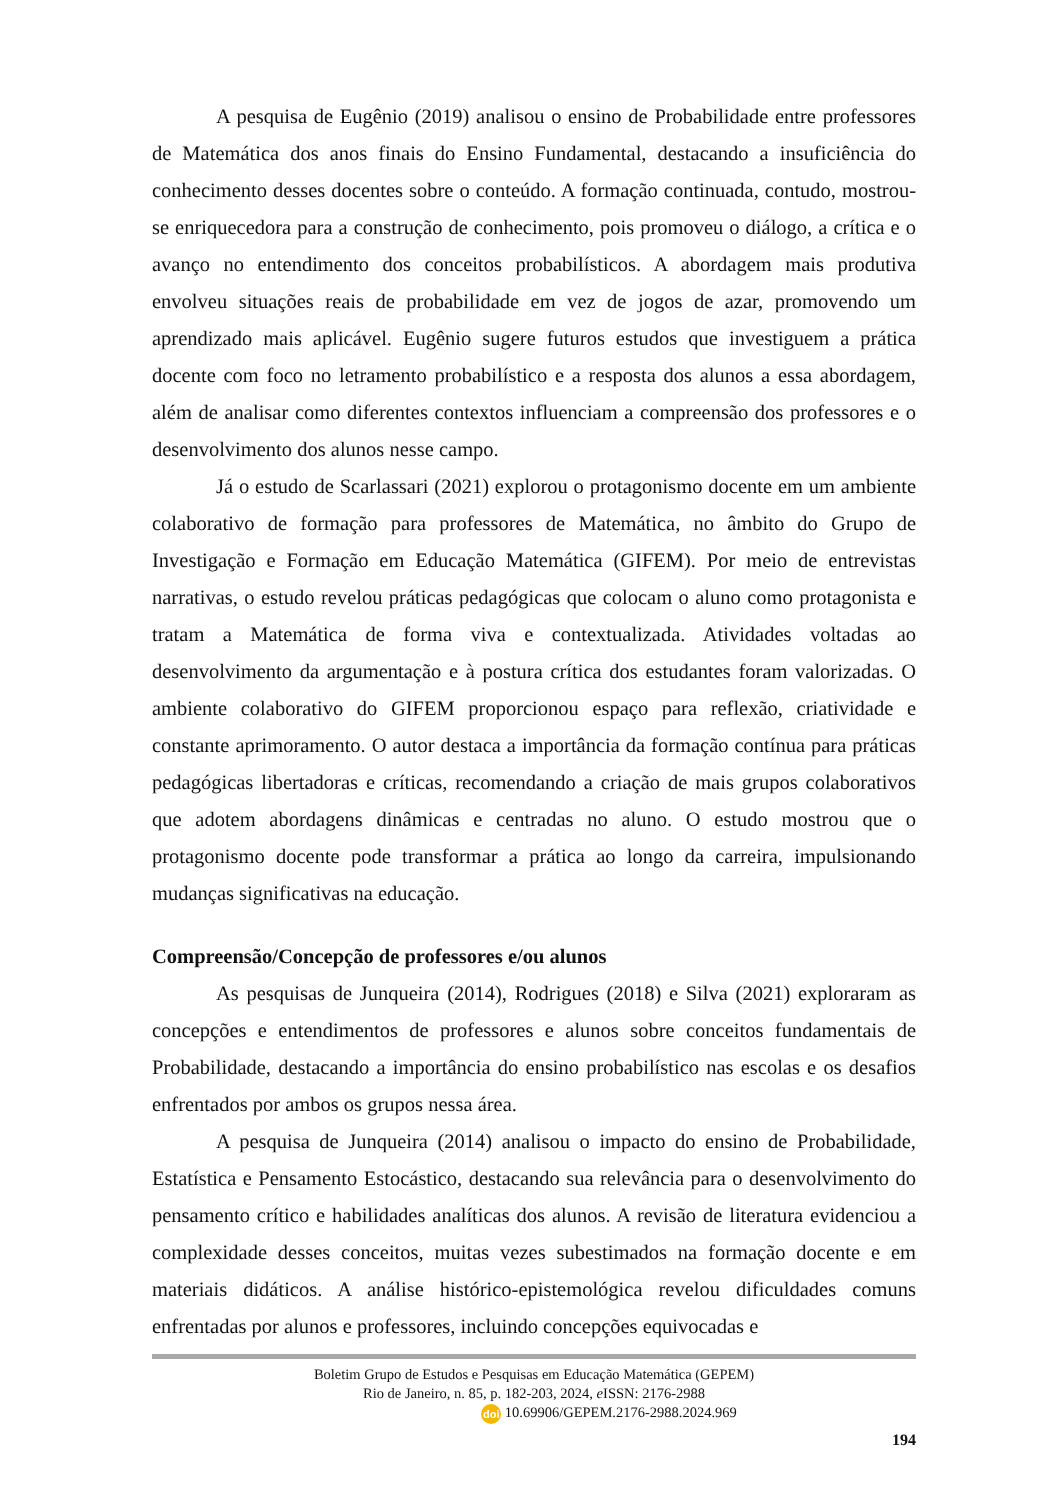A pesquisa de Eugênio (2019) analisou o ensino de Probabilidade entre professores de Matemática dos anos finais do Ensino Fundamental, destacando a insuficiência do conhecimento desses docentes sobre o conteúdo. A formação continuada, contudo, mostrou-se enriquecedora para a construção de conhecimento, pois promoveu o diálogo, a crítica e o avanço no entendimento dos conceitos probabilísticos. A abordagem mais produtiva envolveu situações reais de probabilidade em vez de jogos de azar, promovendo um aprendizado mais aplicável. Eugênio sugere futuros estudos que investiguem a prática docente com foco no letramento probabilístico e a resposta dos alunos a essa abordagem, além de analisar como diferentes contextos influenciam a compreensão dos professores e o desenvolvimento dos alunos nesse campo.
Já o estudo de Scarlassari (2021) explorou o protagonismo docente em um ambiente colaborativo de formação para professores de Matemática, no âmbito do Grupo de Investigação e Formação em Educação Matemática (GIFEM). Por meio de entrevistas narrativas, o estudo revelou práticas pedagógicas que colocam o aluno como protagonista e tratam a Matemática de forma viva e contextualizada. Atividades voltadas ao desenvolvimento da argumentação e à postura crítica dos estudantes foram valorizadas. O ambiente colaborativo do GIFEM proporcionou espaço para reflexão, criatividade e constante aprimoramento. O autor destaca a importância da formação contínua para práticas pedagógicas libertadoras e críticas, recomendando a criação de mais grupos colaborativos que adotem abordagens dinâmicas e centradas no aluno. O estudo mostrou que o protagonismo docente pode transformar a prática ao longo da carreira, impulsionando mudanças significativas na educação.
Compreensão/Concepção de professores e/ou alunos
As pesquisas de Junqueira (2014), Rodrigues (2018) e Silva (2021) exploraram as concepções e entendimentos de professores e alunos sobre conceitos fundamentais de Probabilidade, destacando a importância do ensino probabilístico nas escolas e os desafios enfrentados por ambos os grupos nessa área.
A pesquisa de Junqueira (2014) analisou o impacto do ensino de Probabilidade, Estatística e Pensamento Estocástico, destacando sua relevância para o desenvolvimento do pensamento crítico e habilidades analíticas dos alunos. A revisão de literatura evidenciou a complexidade desses conceitos, muitas vezes subestimados na formação docente e em materiais didáticos. A análise histórico-epistemológica revelou dificuldades comuns enfrentadas por alunos e professores, incluindo concepções equivocadas e
Boletim Grupo de Estudos e Pesquisas em Educação Matemática (GEPEM)
Rio de Janeiro, n. 85, p. 182-203, 2024, e ISSN: 2176-2988
doi 10.69906/GEPEM.2176-2988.2024.969
194